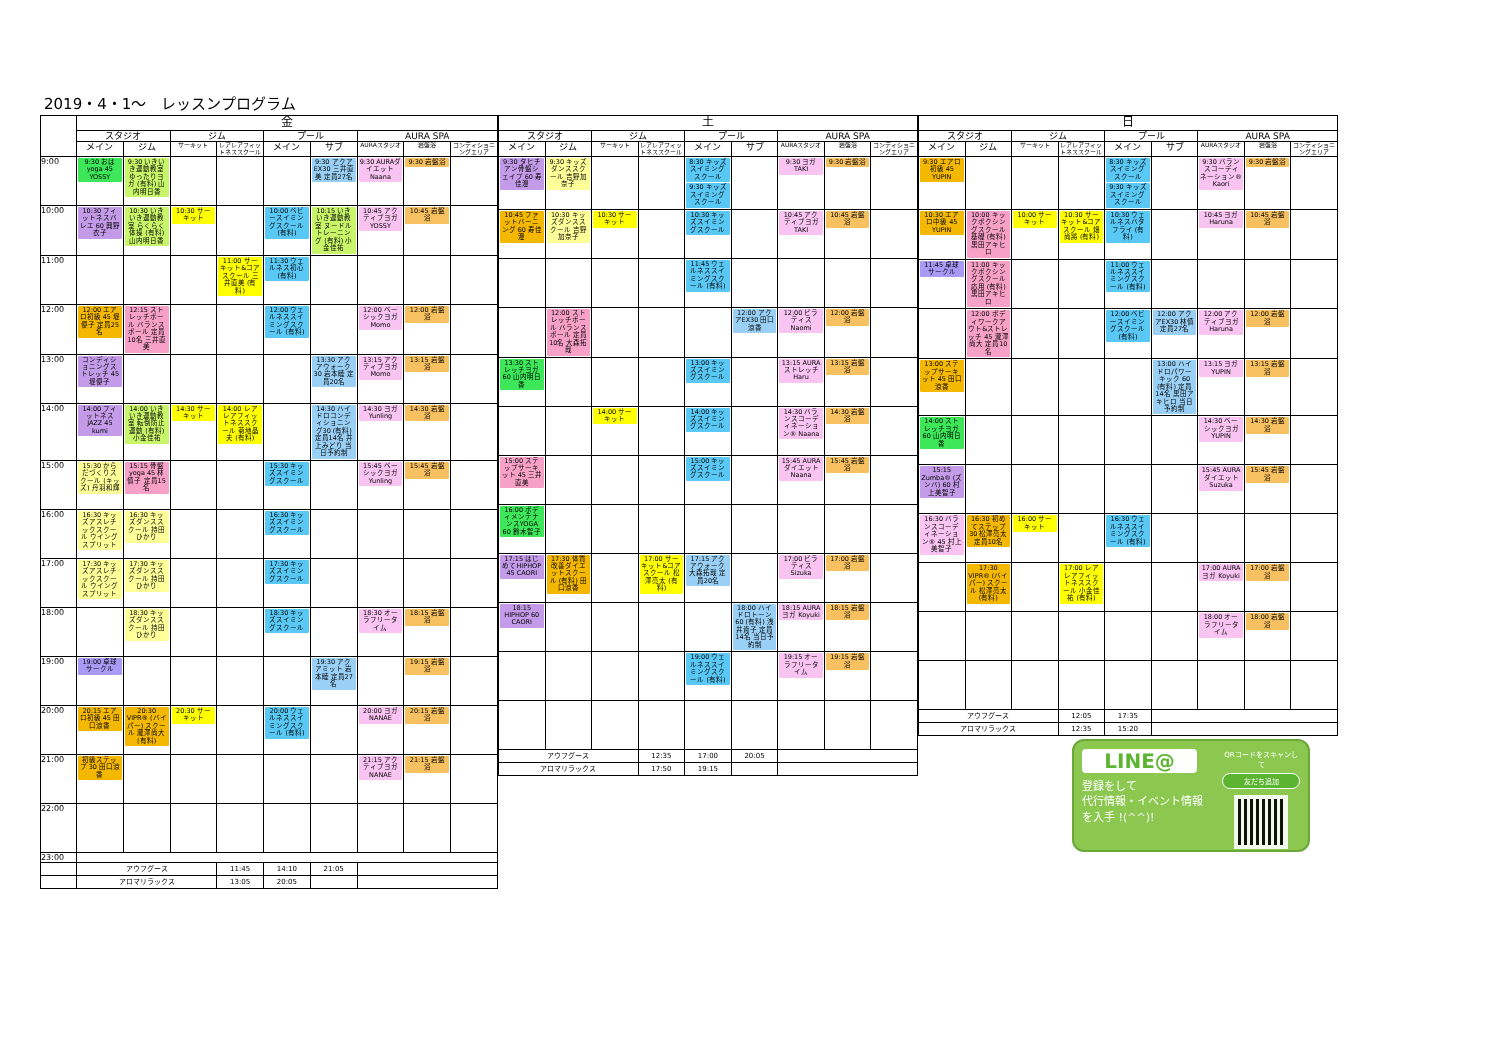2019・4・1～　レッスンプログラム
| | 金 | | | | | | | | |
| --- | --- | --- | --- | --- | --- | --- | --- | --- | --- |
| | スタジオ | | ジム | | プール | | AURA SPA | | |
| | メイン | ジム | サーキット | レアレアフィットネススクール | メイン | サブ | AURAスタジオ | 岩盤浴 | コンディショニングエリア |
| 9:00 | 9:30 おはyoga 45 YOSSY | 9:30 いきいき運動教室 ゆったりヨガ (有料) 山内明日香 | | | | 9:30 アクアEX30 三井直美 定員27名 | 9:30 AURAダイエット Naana | 9:30 岩盤浴 | |
| 10:00 | 10:30 フィットネスバレエ 60 興野衣子 | 10:30 いきいき運動教室 らくらく体操 (有料) 山内明日香 | 10:30 サーキット | | 10:00 ベビースイミングスクール (有料) | 10:15 いきいき運動教室 ヌードルトレーニング (有料) 小金佳祐 | 10:45 アクティブヨガ YOSSY | 10:45 岩盤浴 | |
| 11:00 | | | | 11:00 サーキット&コアスクール 三井直美 (有料) | 11:30 ウェルネス初心 (有料) | | | | |
| 12:00 | 12:00 エアロ初級 45 堤優子 定員25名 | 12:15 ストレッチポール バランスボール 定員10名 三井直美 | | | 12:00 ウェルネススイミングスクール (有料) | | 12:00 ベーシックヨガ Momo | 12:00 岩盤浴 | |
| 13:00 | コンディショニングストレッチ 45 堤優子 | | | | | 13:30 アクアウォーク30 岩本睦 定員20名 | 13:15 アクティブヨガ Momo | 13:15 岩盤浴 | |
| 14:00 | 14:00 フィットネスJAZZ 45 kumi | 14:00 いきいき運動教室 転倒防止運動 (有料) 小金佳祐 | 14:30 サーキット | 14:00 レアレアフィットネススクール 菊地晶夫 (有料) | | 14:30 ハイドロコンディショニング30 (有料) 定員14名 井上みどり 当日予約制 | 14:30 ヨガ Yunling | 14:30 岩盤浴 | |
| 15:00 | 15:30 からだづくりスクール (キッズ) 丹羽和輝 | 15:15 骨盤yoga 45 林慎子 定員15名 | | | 15:30 キッズスイミングスクール | | 15:45 ベーシックヨガ Yunling | 15:45 岩盤浴 | |
| 16:00 | 16:30 キッズアスレチックスクール ウイングスプリット | 16:30 キッズダンススクール 持田ひかり | | | 16:30 キッズスイミングスクール | | | | |
| 17:00 | 17:30 キッズアスレチックスクール ウイングスプリット | 17:30 キッズダンススクール 持田ひかり | | | 17:30 キッズスイミングスクール | | | | |
| 18:00 | | 18:30 キッズダンススクール 持田ひかり | | | 18:30 キッズスイミングスクール | | 18:30 オーラフリータイム | 18:15 岩盤浴 | |
| 19:00 | 19:00 卓球サークル | | | | | 19:30 アクアミット 岩本睦 定員27名 | | 19:15 岩盤浴 | |
| 20:00 | 20:15 エアロ初級 45 田口涼香 | 20:30 VIPR® (バイパー) スクール 瀧澤尚大 (有料) | 20:30 サーキット | | 20:00 ウェルネススイミングスクール (有料) | | 20:00 ヨガ NANAE | 20:15 岩盤浴 | |
| 21:00 | 初級ステップ 30 田口涼香 | | | | | | 21:15 アクティブヨガ NANAE | 21:15 岩盤浴 | |
| 22:00 | | | | | | | | | |
| 23:00 | | | | | | | | | |
| | アウフグース | | | 11:45 | 14:10 | 21:05 | | | |
| | アロマリラックス | | | 13:05 | 20:05 | | | | |
| 土 | | | | | | | | |
| --- | --- | --- | --- | --- | --- | --- | --- | --- |
| スタジオ | | ジム | | プール | | AURA SPA | | |
| メイン | ジム | サーキット | レアレアフィットネススクール | メイン | サブ | AURAスタジオ | 岩盤浴 | コンディショニングエリア |
| 9:30 タヒチアン骨盤シェイプ 60 寿佳澄 | 9:30 キッズダンススクール 吉野加奈子 | | | 8:30 キッズスイミングスクール 9:30 キッズスイミングスクール | | 9:30 ヨガ TAKI | 9:30 岩盤浴 | |
| 10:45 ファットバーニング 60 寿佳澄 | 10:30 キッズダンススクール 吉野加奈子 | 10:30 サーキット | | 10:30 キッズスイミングスクール | | 10:45 アクティブヨガ TAKI | 10:45 岩盤浴 | |
| | | | | 11:45 ウェルネススイミングスクール (有料) | | | | |
| | 12:00 ストレッチポール バランスボール 定員10名 大森拓哉 | | | | 12:00 アクアEX30 田口涼香 | 12:00 ピラティス Naomi | 12:00 岩盤浴 | |
| 13:30 ストレッチヨガ 60 山内明日香 | | | | 13:00 キッズスイミングスクール | | 13:15 AURAストレッチ Haru | 13:15 岩盤浴 | |
| | | 14:00 サーキット | | 14:00 キッズスイミングスクール | | 14:30 バランスコーディネーション® Naana | 14:30 岩盤浴 | |
| 15:00 ステップサーキット 45 三井直美 | | | | 15:00 キッズスイミングスクール | | 15:45 AURAダイエット Naana | 15:45 岩盤浴 | |
| 16:00 ボディメンテナンスYOGA 60 鈴木智子 | | | | | | | | |
| 17:15 はじめてHIPHOP 45 CAORI | 17:30 体質改善ダイエットスクール (有料) 田口涼香 | | 17:00 サーキット&コアスクール 松澤亮太 (有料) | 17:15 アクアウォーク 大森拓哉 定員20名 | | 17:00 ピラティス Sizuka | 17:00 岩盤浴 | |
| 18:15 HIPHOP 60 CAORI | | | | | 18:00 ハイドロトーン 60 (有料) 浅井貴子 定員14名 当日予約制 | 18:15 AURAヨガ Koyuki | 18:15 岩盤浴 | |
| | | | | 19:00 ウェルネススイミングスクール (有料) | | 19:15 オーラフリータイム | 19:15 岩盤浴 | |
| アウフグース | | | 12:35 | 17:00 | 20:05 | | | |
| アロマリラックス | | | 17:50 | 19:15 | | | | |
| 日 | | | | | | | | |
| --- | --- | --- | --- | --- | --- | --- | --- | --- |
| スタジオ | | ジム | | プール | | AURA SPA | | |
| メイン | ジム | サーキット | レアレアフィットネススクール | メイン | サブ | AURAスタジオ | 岩盤浴 | コンディショニングエリア |
| 9:30 エアロ初級 45 YUPIN | | | | 8:30 キッズスイミングスクール 9:30 キッズスイミングスクール | | 9:30 バランスコーディネーション® Kaori | 9:30 岩盤浴 | |
| 10:30 エアロ中級 45 YUPIN | 10:00 キックボクシングスクール 基礎 (有料) 黒田アキヒロ | 10:00 サーキット | 10:30 サーキット&コアスクール 畑尚將 (有料) | 10:30 ウェルネスバタフライ (有料) | | 10:45 ヨガ Haruna | 10:45 岩盤浴 | |
| 11:45 卓球サークル | 11:00 キックボクシングスクール 応用 (有料) 黒田アキヒロ | | | 11:00 ウェルネススイミングスクール (有料) | | | | |
| | 12:00 ボディワークアウト&ストレッチ 45 瀧澤尚大 定員10名 | | | 12:00 ベビースイミングスクール (有料) | 12:00 アクアEX30 林慎 定員27名 | 12:00 アクティブヨガ Haruna | 12:00 岩盤浴 | |
| 13:00 ステップサーキット 45 田口涼香 | | | | | 13:00 ハイドロパワーキック 60 (有料) 定員14名 黒田アキヒロ 当日予約制 | 13:15 ヨガ YUPIN | 13:15 岩盤浴 | |
| 14:00 ストレッチヨガ 60 山内明日香 | | | | | | 14:30 ベーシックヨガ YUPIN | 14:30 岩盤浴 | |
| 15:15 Zumba® (ズンバ) 60 村上美智子 | | | | | | 15:45 AURAダイエット Suzuka | 15:45 岩盤浴 | |
| 16:30 バランスコーディネーション® 45 村上美智子 | 16:30 初めてステップ30 松澤亮太 定員10名 | 16:00 サーキット | | 16:30 ウェルネススイミングスクール (有料) | | | | |
| | 17:30 VIPR® (バイパー) スクール 松澤亮太 (有料) | | 17:00 レアレアフィットネススクール 小金佳祐 (有料) | | | 17:00 AURAヨガ Koyuki | 17:00 岩盤浴 | |
| | | | | | | 18:00 オーラフリータイム | 18:00 岩盤浴 | |
| アウフグース | | | 12:05 | 17:35 | | | | |
| アロマリラックス | | | 12:35 | 15:20 | | | | |
LINE@
登録をして
代行情報・イベント情報
を入手 !(^^)!
QRコードをスキャンして
友だち追加